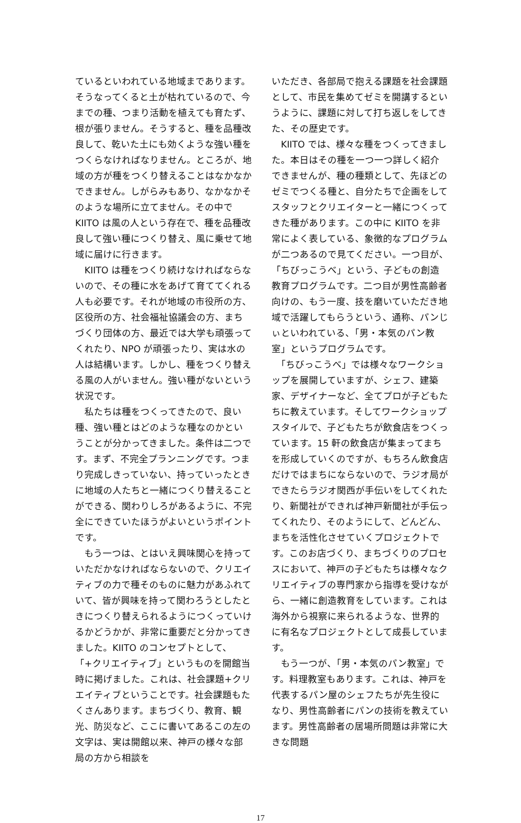ているといわれている地域まであります。そうなってくると土が枯れているので、今までの種、つまり活動を植えても育たず、根が張りません。そうすると、種を品種改良して、乾いた土にも効くような強い種をつくらなければなりません。ところが、地域の方が種をつくり替えることはなかなかできません。しがらみもあり、なかなかそのような場所に立てません。その中で KIITO は風の人という存在で、種を品種改良して強い種につくり替え、風に乗せて地域に届けに行きます。
　KIITO は種をつくり続けなければならないので、その種に水をあげて育ててくれる人も必要です。それが地域の市役所の方、区役所の方、社会福祉協議会の方、まちづくり団体の方、最近では大学も頑張ってくれたり、NPO が頑張ったり、実は水の人は結構います。しかし、種をつくり替える風の人がいません。強い種がないという状況です。
　私たちは種をつくってきたので、良い種、強い種とはどのような種なのかということが分かってきました。条件は二つです。まず、不完全プランニングです。つまり完成しきっていない、持っていったときに地域の人たちと一緒につくり替えることができる、関わりしろがあるように、不完全にできていたほうがよいというポイントです。
　もう一つは、とはいえ興味関心を持っていただかなければならないので、クリエイティブの力で種そのものに魅力があふれていて、皆が興味を持って関わろうとしたときにつくり替えられるようにつくっていけるかどうかが、非常に重要だと分かってきました。KIITO のコンセプトとして、「+クリエイティブ」というものを開館当時に掲げました。これは、社会課題+クリエイティブということです。社会課題もたくさんあります。まちづくり、教育、観光、防災など、ここに書いてあるこの左の文字は、実は開館以来、神戸の様々な部局の方から相談を
いただき、各部局で抱える課題を社会課題として、市民を集めてゼミを開講するというように、課題に対して打ち返しをしてきた、その歴史です。
　KIITO では、様々な種をつくってきました。本日はその種を一つ一つ詳しく紹介できませんが、種の種類として、先ほどのゼミでつくる種と、自分たちで企画をしてスタッフとクリエイターと一緒につくってきた種があります。この中に KIITO を非常によく表している、象徴的なプログラムが二つあるので見てください。一つ目が、「ちびっこうべ」という、子どもの創造教育プログラムです。二つ目が男性高齢者向けの、もう一度、技を磨いていただき地域で活躍してもらうという、通称、パンじぃといわれている、「男・本気のパン教室」というプログラムです。
　「ちびっこうべ」では様々なワークショップを展開していますが、シェフ、建築家、デザイナーなど、全てプロが子どもたちに教えています。そしてワークショップスタイルで、子どもたちが飲食店をつくっています。15 軒の飲食店が集まってまちを形成していくのですが、もちろん飲食店だけではまちにならないので、ラジオ局ができたらラジオ関西が手伝いをしてくれたり、新聞社ができれば神戸新聞社が手伝ってくれたり、そのようにして、どんどん、まちを活性化させていくプロジェクトです。このお店づくり、まちづくりのプロセスにおいて、神戸の子どもたちは様々なクリエイティブの専門家から指導を受けながら、一緒に創造教育をしています。これは海外から視察に来られるような、世界的に有名なプロジェクトとして成長しています。
　もう一つが、「男・本気のパン教室」です。料理教室もあります。これは、神戸を代表するパン屋のシェフたちが先生役になり、男性高齢者にパンの技術を教えています。男性高齢者の居場所問題は非常に大きな問題
17